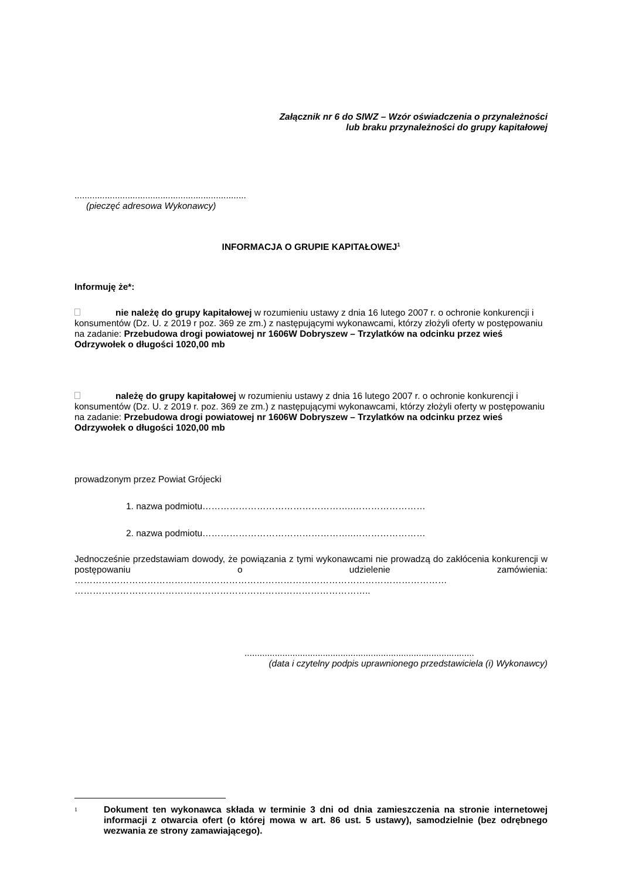Załącznik nr 6 do SIWZ – Wzór oświadczenia o przynależności
lub braku przynależności do grupy kapitałowej
....................................................................
(pieczęć adresowa Wykonawcy)
INFORMACJA O GRUPIE KAPITAŁOWEJ<sup>1</sup>
Informuję że*:
nie należę do grupy kapitałowej w rozumieniu ustawy z dnia 16 lutego 2007 r. o ochronie konkurencji i konsumentów (Dz. U. z 2019 r poz. 369 ze zm.) z następującymi wykonawcami, którzy złożyli oferty w postępowaniu na zadanie: Przebudowa drogi powiatowej nr 1606W Dobryszew – Trzylatków na odcinku przez wieś Odrzywołek o długości 1020,00 mb
należę do grupy kapitałowej w rozumieniu ustawy z dnia 16 lutego 2007 r. o ochronie konkurencji i konsumentów (Dz. U. z 2019 r. poz. 369 ze zm.) z następującymi wykonawcami, którzy złożyli oferty w postępowaniu na zadanie: Przebudowa drogi powiatowej nr 1606W Dobryszew – Trzylatków na odcinku przez wieś Odrzywołek o długości 1020,00 mb
prowadzonym przez Powiat Grójecki
1. nazwa podmiotu…………………………………………..……………………
2. nazwa podmiotu…………………………………………..……………………
Jednocześnie przedstawiam dowody, że powiązania z tymi wykonawcami nie prowadzą do zakłócenia konkurencji w postępowaniu o udzielenie zamówienia:
……………………………………………………………………………………………………………
……………………………………………………………………………………..
...........................................................................................
(data i czytelny podpis uprawnionego przedstawiciela (i) Wykonawcy)
1 Dokument ten wykonawca składa w terminie 3 dni od dnia zamieszczenia na stronie internetowej informacji z otwarcia ofert (o której mowa w art. 86 ust. 5 ustawy), samodzielnie (bez odrębnego wezwania ze strony zamawiającego).